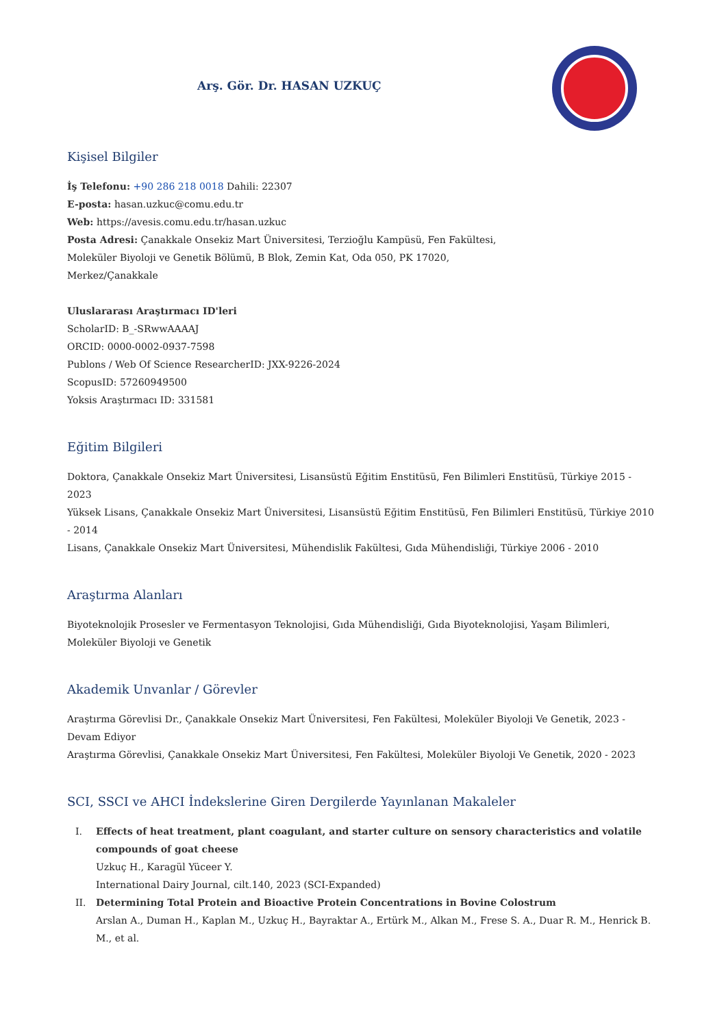Arş. Gör. Dr. HASAN UZKUÇ
Kişisel Bilgiler
İş Telefonu: +90 286 218 0018 Dahili: 22307
E-posta: hasan.uzkuc@comu.edu.tr
Web: https://avesis.comu.edu.tr/hasan.uzkuc
Posta Adresi: Çanakkale Onsekiz Mart Üniversitesi, Terzioğlu Kampüsü, Fen Fakültesi,
Moleküler Biyoloji ve Genetik Bölümü, B Blok, Zemin Kat, Oda 050, PK 17020,
Merkez/Çanakkale
Uluslararası Araştırmacı ID'leri
ScholarID: B_-SRwwAAAAJ
ORCID: 0000-0002-0937-7598
Publons / Web Of Science ResearcherID: JXX-9226-2024
ScopusID: 57260949500
Yoksis Araştırmacı ID: 331581
Eğitim Bilgileri
Doktora, Çanakkale Onsekiz Mart Üniversitesi, Lisansüstü Eğitim Enstitüsü, Fen Bilimleri Enstitüsü, Türkiye 2015 - 2023
Yüksek Lisans, Çanakkale Onsekiz Mart Üniversitesi, Lisansüstü Eğitim Enstitüsü, Fen Bilimleri Enstitüsü, Türkiye 2010 - 2014
Lisans, Çanakkale Onsekiz Mart Üniversitesi, Mühendislik Fakültesi, Gıda Mühendisliği, Türkiye 2006 - 2010
Araştırma Alanları
Biyoteknolojik Prosesler ve Fermentasyon Teknolojisi, Gıda Mühendisliği, Gıda Biyoteknolojisi, Yaşam Bilimleri,
Moleküler Biyoloji ve Genetik
Akademik Unvanlar / Görevler
Araştırma Görevlisi Dr., Çanakkale Onsekiz Mart Üniversitesi, Fen Fakültesi, Moleküler Biyoloji Ve Genetik, 2023 - Devam Ediyor
Araştırma Görevlisi, Çanakkale Onsekiz Mart Üniversitesi, Fen Fakültesi, Moleküler Biyoloji Ve Genetik, 2020 - 2023
SCI, SSCI ve AHCI İndekslerine Giren Dergilerde Yayınlanan Makaleler
I. Effects of heat treatment, plant coagulant, and starter culture on sensory characteristics and volatile compounds of goat cheese
Uzkuç H., Karagül Yüceer Y.
International Dairy Journal, cilt.140, 2023 (SCI-Expanded)
II. Determining Total Protein and Bioactive Protein Concentrations in Bovine Colostrum
Arslan A., Duman H., Kaplan M., Uzkuç H., Bayraktar A., Ertürk M., Alkan M., Frese S. A., Duar R. M., Henrick B. M., et al.